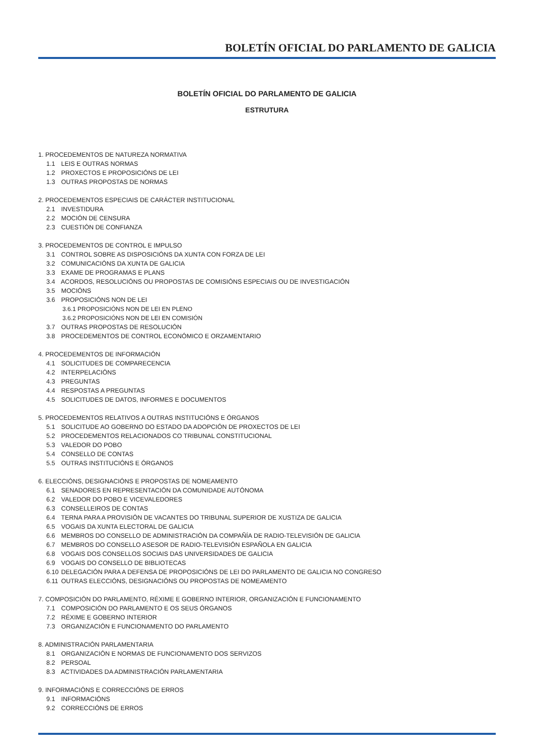BOLETÍN OFICIAL DO PARLAMENTO DE GALICIA
BOLETÍN OFICIAL DO PARLAMENTO DE GALICIA
ESTRUTURA
1. PROCEDEMENTOS DE NATUREZA NORMATIVA
1.1 LEIS E OUTRAS NORMAS
1.2 PROXECTOS E PROPOSICIÓNS DE LEI
1.3 OUTRAS PROPOSTAS DE NORMAS
2. PROCEDEMENTOS ESPECIAIS DE CARÁCTER INSTITUCIONAL
2.1 INVESTIDURA
2.2 MOCIÓN DE CENSURA
2.3 CUESTIÓN DE CONFIANZA
3. PROCEDEMENTOS DE CONTROL E IMPULSO
3.1 CONTROL SOBRE AS DISPOSICIÓNS DA XUNTA CON FORZA DE LEI
3.2 COMUNICACIÓNS DA XUNTA DE GALICIA
3.3 EXAME DE PROGRAMAS E PLANS
3.4 ACORDOS, RESOLUCIÓNS OU PROPOSTAS DE COMISIÓNS ESPECIAIS OU DE INVESTIGACIÓN
3.5 MOCIÓNS
3.6 PROPOSICIÓNS NON DE LEI
3.6.1 PROPOSICIÓNS NON DE LEI EN PLENO
3.6.2 PROPOSICIÓNS NON DE LEI EN COMISIÓN
3.7 OUTRAS PROPOSTAS DE RESOLUCIÓN
3.8 PROCEDEMENTOS DE CONTROL ECONÓMICO E ORZAMENTARIO
4. PROCEDEMENTOS DE INFORMACIÓN
4.1 SOLICITUDES DE COMPARECENCIA
4.2 INTERPELACIÓNS
4.3 PREGUNTAS
4.4 RESPOSTAS A PREGUNTAS
4.5 SOLICITUDES DE DATOS, INFORMES E DOCUMENTOS
5. PROCEDEMENTOS RELATIVOS A OUTRAS INSTITUCIÓNS E ÓRGANOS
5.1 SOLICITUDE AO GOBERNO DO ESTADO DA ADOPCIÓN DE PROXECTOS DE LEI
5.2 PROCEDEMENTOS RELACIONADOS CO TRIBUNAL CONSTITUCIONAL
5.3 VALEDOR DO POBO
5.4 CONSELLO DE CONTAS
5.5 OUTRAS INSTITUCIÓNS E ÓRGANOS
6. ELECCIÓNS, DESIGNACIÓNS E PROPOSTAS DE NOMEAMENTO
6.1 SENADORES EN REPRESENTACIÓN DA COMUNIDADE AUTÓNOMA
6.2 VALEDOR DO POBO E VICEVALEDORES
6.3 CONSELLEIROS DE CONTAS
6.4 TERNA PARA A PROVISIÓN DE VACANTES DO TRIBUNAL SUPERIOR DE XUSTIZA DE GALICIA
6.5 VOGAIS DA XUNTA ELECTORAL DE GALICIA
6.6 MEMBROS DO CONSELLO DE ADMINISTRACIÓN DA COMPAÑÍA DE RADIO-TELEVISIÓN DE GALICIA
6.7 MEMBROS DO CONSELLO ASESOR DE RADIO-TELEVISIÓN ESPAÑOLA EN GALICIA
6.8 VOGAIS DOS CONSELLOS SOCIAIS DAS UNIVERSIDADES DE GALICIA
6.9 VOGAIS DO CONSELLO DE BIBLIOTECAS
6.10 DELEGACIÓN PARA A DEFENSA DE PROPOSICIÓNS DE LEI DO PARLAMENTO DE GALICIA NO CONGRESO
6.11 OUTRAS ELECCIÓNS, DESIGNACIÓNS OU PROPOSTAS DE NOMEAMENTO
7. COMPOSICIÓN DO PARLAMENTO, RÉXIME E GOBERNO INTERIOR, ORGANIZACIÓN E FUNCIONAMENTO
7.1 COMPOSICIÓN DO PARLAMENTO E OS SEUS ÓRGANOS
7.2 RÉXIME E GOBERNO INTERIOR
7.3 ORGANIZACIÓN E FUNCIONAMENTO DO PARLAMENTO
8. ADMINISTRACIÓN PARLAMENTARIA
8.1 ORGANIZACIÓN E NORMAS DE FUNCIONAMENTO DOS SERVIZOS
8.2 PERSOAL
8.3 ACTIVIDADES DA ADMINISTRACIÓN PARLAMENTARIA
9. INFORMACIÓNS E CORRECCIÓNS DE ERROS
9.1 INFORMACIÓNS
9.2 CORRECCIÓNS DE ERROS